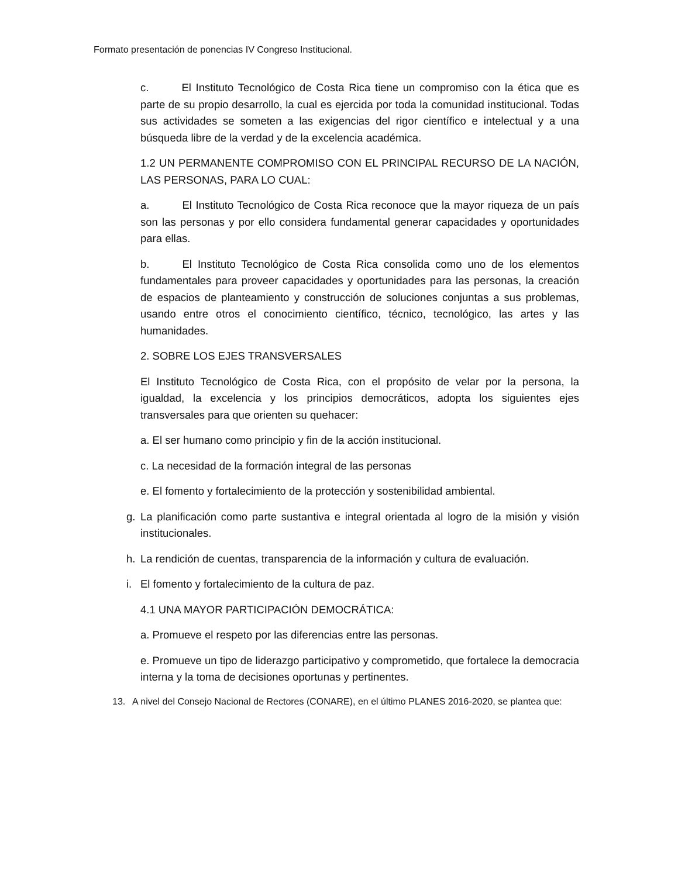Formato presentación de ponencias IV Congreso Institucional.
c. El Instituto Tecnológico de Costa Rica tiene un compromiso con la ética que es parte de su propio desarrollo, la cual es ejercida por toda la comunidad institucional. Todas sus actividades se someten a las exigencias del rigor científico e intelectual y a una búsqueda libre de la verdad y de la excelencia académica.
1.2 UN PERMANENTE COMPROMISO CON EL PRINCIPAL RECURSO DE LA NACIÓN, LAS PERSONAS, PARA LO CUAL:
a. El Instituto Tecnológico de Costa Rica reconoce que la mayor riqueza de un país son las personas y por ello considera fundamental generar capacidades y oportunidades para ellas.
b. El Instituto Tecnológico de Costa Rica consolida como uno de los elementos fundamentales para proveer capacidades y oportunidades para las personas, la creación de espacios de planteamiento y construcción de soluciones conjuntas a sus problemas, usando entre otros el conocimiento científico, técnico, tecnológico, las artes y las humanidades.
2. SOBRE LOS EJES TRANSVERSALES
El Instituto Tecnológico de Costa Rica, con el propósito de velar por la persona, la igualdad, la excelencia y los principios democráticos, adopta los siguientes ejes transversales para que orienten su quehacer:
a. El ser humano como principio y fin de la acción institucional.
c. La necesidad de la formación integral de las personas
e. El fomento y fortalecimiento de la protección y sostenibilidad ambiental.
g. La planificación como parte sustantiva e integral orientada al logro de la misión y visión institucionales.
h. La rendición de cuentas, transparencia de la información y cultura de evaluación.
i. El fomento y fortalecimiento de la cultura de paz.
4.1 UNA MAYOR PARTICIPACIÓN DEMOCRÁTICA:
a. Promueve el respeto por las diferencias entre las personas.
e. Promueve un tipo de liderazgo participativo y comprometido, que fortalece la democracia interna y la toma de decisiones oportunas y pertinentes.
13. A nivel del Consejo Nacional de Rectores (CONARE), en el último PLANES 2016-2020, se plantea que: